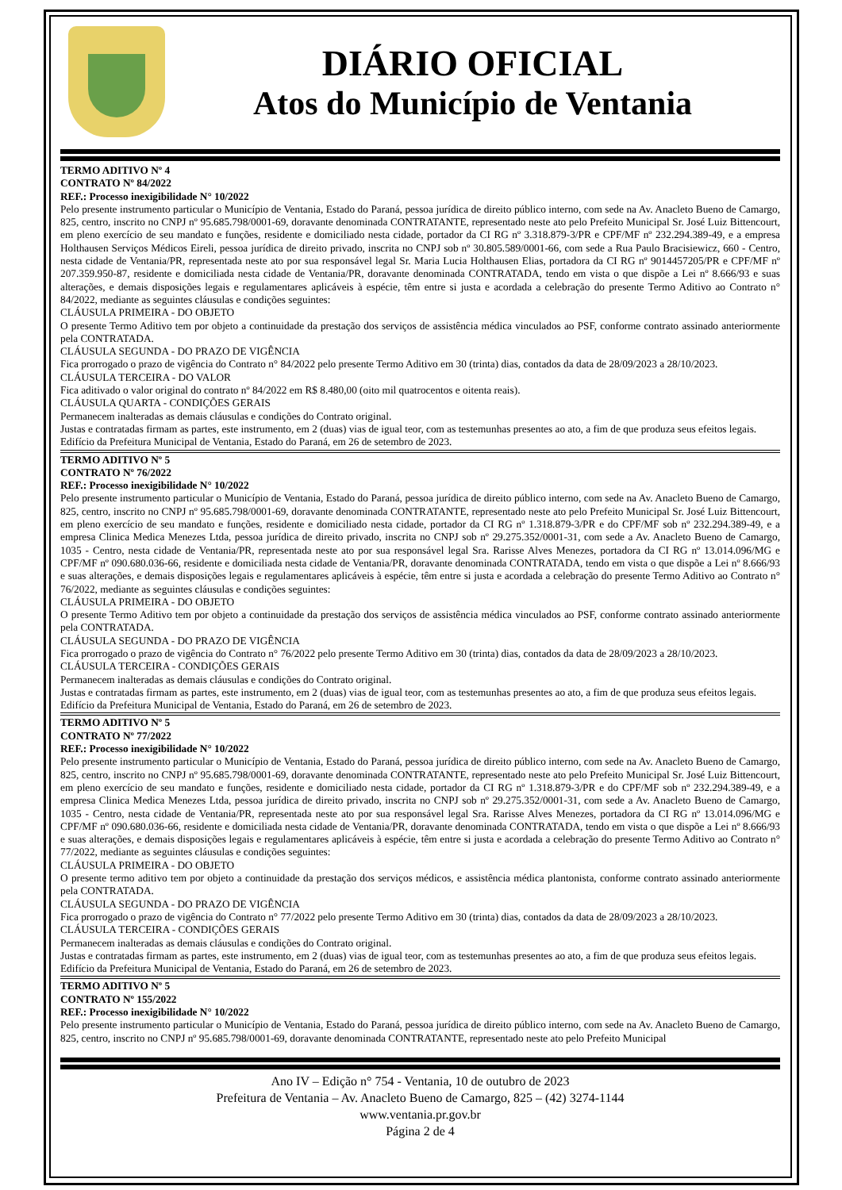DIÁRIO OFICIAL
Atos do Município de Ventania
TERMO ADITIVO Nº 4
CONTRATO Nº 84/2022
REF.: Processo inexigibilidade N° 10/2022
Pelo presente instrumento particular o Município de Ventania, Estado do Paraná, pessoa jurídica de direito público interno, com sede na Av. Anacleto Bueno de Camargo, 825, centro, inscrito no CNPJ nº 95.685.798/0001-69, doravante denominada CONTRATANTE, representado neste ato pelo Prefeito Municipal Sr. José Luiz Bittencourt, em pleno exercício de seu mandato e funções, residente e domiciliado nesta cidade, portador da CI RG nº 3.318.879-3/PR e CPF/MF nº 232.294.389-49, e a empresa Holthausen Serviços Médicos Eireli, pessoa jurídica de direito privado, inscrita no CNPJ sob nº 30.805.589/0001-66, com sede a Rua Paulo Bracisiewicz, 660 - Centro, nesta cidade de Ventania/PR, representada neste ato por sua responsável legal Sr. Maria Lucia Holthausen Elias, portadora da CI RG nº 9014457205/PR e CPF/MF nº 207.359.950-87, residente e domiciliada nesta cidade de Ventania/PR, doravante denominada CONTRATADA, tendo em vista o que dispõe a Lei nº 8.666/93 e suas alterações, e demais disposições legais e regulamentares aplicáveis à espécie, têm entre si justa e acordada a celebração do presente Termo Aditivo ao Contrato n° 84/2022, mediante as seguintes cláusulas e condições seguintes:
CLÁUSULA PRIMEIRA - DO OBJETO
O presente Termo Aditivo tem por objeto a continuidade da prestação dos serviços de assistência médica vinculados ao PSF, conforme contrato assinado anteriormente pela CONTRATADA.
CLÁUSULA SEGUNDA - DO PRAZO DE VIGÊNCIA
Fica prorrogado o prazo de vigência do Contrato n° 84/2022 pelo presente Termo Aditivo em 30 (trinta) dias, contados da data de 28/09/2023 a 28/10/2023.
CLÁUSULA TERCEIRA - DO VALOR
Fica aditivado o valor original do contrato nº 84/2022 em R$ 8.480,00 (oito mil quatrocentos e oitenta reais).
CLÁUSULA QUARTA - CONDIÇÕES GERAIS
Permanecem inalteradas as demais cláusulas e condições do Contrato original.
Justas e contratadas firmam as partes, este instrumento, em 2 (duas) vias de igual teor, com as testemunhas presentes ao ato, a fim de que produza seus efeitos legais.
Edifício da Prefeitura Municipal de Ventania, Estado do Paraná, em 26 de setembro de 2023.
TERMO ADITIVO Nº 5
CONTRATO Nº 76/2022
REF.: Processo inexigibilidade N° 10/2022
Pelo presente instrumento particular o Município de Ventania, Estado do Paraná, pessoa jurídica de direito público interno, com sede na Av. Anacleto Bueno de Camargo, 825, centro, inscrito no CNPJ nº 95.685.798/0001-69, doravante denominada CONTRATANTE, representado neste ato pelo Prefeito Municipal Sr. José Luiz Bittencourt, em pleno exercício de seu mandato e funções, residente e domiciliado nesta cidade, portador da CI RG nº 1.318.879-3/PR e do CPF/MF sob nº 232.294.389-49, e a empresa Clinica Medica Menezes Ltda, pessoa jurídica de direito privado, inscrita no CNPJ sob nº 29.275.352/0001-31, com sede a Av. Anacleto Bueno de Camargo, 1035 - Centro, nesta cidade de Ventania/PR, representada neste ato por sua responsável legal Sra. Rarisse Alves Menezes, portadora da CI RG nº 13.014.096/MG e CPF/MF nº 090.680.036-66, residente e domiciliada nesta cidade de Ventania/PR, doravante denominada CONTRATADA, tendo em vista o que dispõe a Lei nº 8.666/93 e suas alterações, e demais disposições legais e regulamentares aplicáveis à espécie, têm entre si justa e acordada a celebração do presente Termo Aditivo ao Contrato n° 76/2022, mediante as seguintes cláusulas e condições seguintes:
CLÁUSULA PRIMEIRA - DO OBJETO
O presente Termo Aditivo tem por objeto a continuidade da prestação dos serviços de assistência médica vinculados ao PSF, conforme contrato assinado anteriormente pela CONTRATADA.
CLÁUSULA SEGUNDA - DO PRAZO DE VIGÊNCIA
Fica prorrogado o prazo de vigência do Contrato n° 76/2022 pelo presente Termo Aditivo em 30 (trinta) dias, contados da data de 28/09/2023 a 28/10/2023.
CLÁUSULA TERCEIRA - CONDIÇÕES GERAIS
Permanecem inalteradas as demais cláusulas e condições do Contrato original.
Justas e contratadas firmam as partes, este instrumento, em 2 (duas) vias de igual teor, com as testemunhas presentes ao ato, a fim de que produza seus efeitos legais.
Edifício da Prefeitura Municipal de Ventania, Estado do Paraná, em 26 de setembro de 2023.
TERMO ADITIVO Nº 5
CONTRATO Nº 77/2022
REF.: Processo inexigibilidade N° 10/2022
Pelo presente instrumento particular o Município de Ventania, Estado do Paraná, pessoa jurídica de direito público interno, com sede na Av. Anacleto Bueno de Camargo, 825, centro, inscrito no CNPJ nº 95.685.798/0001-69, doravante denominada CONTRATANTE, representado neste ato pelo Prefeito Municipal Sr. José Luiz Bittencourt, em pleno exercício de seu mandato e funções, residente e domiciliado nesta cidade, portador da CI RG nº 1.318.879-3/PR e do CPF/MF sob nº 232.294.389-49, e a empresa Clinica Medica Menezes Ltda, pessoa jurídica de direito privado, inscrita no CNPJ sob nº 29.275.352/0001-31, com sede a Av. Anacleto Bueno de Camargo, 1035 - Centro, nesta cidade de Ventania/PR, representada neste ato por sua responsável legal Sra. Rarisse Alves Menezes, portadora da CI RG nº 13.014.096/MG e CPF/MF nº 090.680.036-66, residente e domiciliada nesta cidade de Ventania/PR, doravante denominada CONTRATADA, tendo em vista o que dispõe a Lei nº 8.666/93 e suas alterações, e demais disposições legais e regulamentares aplicáveis à espécie, têm entre si justa e acordada a celebração do presente Termo Aditivo ao Contrato n° 77/2022, mediante as seguintes cláusulas e condições seguintes:
CLÁUSULA PRIMEIRA - DO OBJETO
O presente termo aditivo tem por objeto a continuidade da prestação dos serviços médicos, e assistência médica plantonista, conforme contrato assinado anteriormente pela CONTRATADA.
CLÁUSULA SEGUNDA - DO PRAZO DE VIGÊNCIA
Fica prorrogado o prazo de vigência do Contrato n° 77/2022 pelo presente Termo Aditivo em 30 (trinta) dias, contados da data de 28/09/2023 a 28/10/2023.
CLÁUSULA TERCEIRA - CONDIÇÕES GERAIS
Permanecem inalteradas as demais cláusulas e condições do Contrato original.
Justas e contratadas firmam as partes, este instrumento, em 2 (duas) vias de igual teor, com as testemunhas presentes ao ato, a fim de que produza seus efeitos legais.
Edifício da Prefeitura Municipal de Ventania, Estado do Paraná, em 26 de setembro de 2023.
TERMO ADITIVO Nº 5
CONTRATO Nº 155/2022
REF.: Processo inexigibilidade N° 10/2022
Pelo presente instrumento particular o Município de Ventania, Estado do Paraná, pessoa jurídica de direito público interno, com sede na Av. Anacleto Bueno de Camargo, 825, centro, inscrito no CNPJ nº 95.685.798/0001-69, doravante denominada CONTRATANTE, representado neste ato pelo Prefeito Municipal
Ano IV – Edição n° 754 - Ventania, 10 de outubro de 2023
Prefeitura de Ventania – Av. Anacleto Bueno de Camargo, 825 – (42) 3274-1144
www.ventania.pr.gov.br
Página 2 de 4